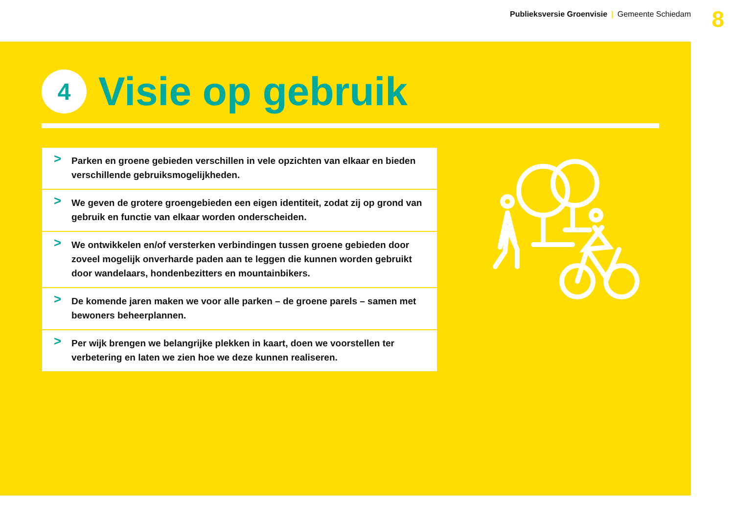Publieksversie Groenvisie | Gemeente Schiedam
8
4
Visie op gebruik
> Parken en groene gebieden verschillen in vele opzichten van elkaar en bieden verschillende gebruiksmogelijkheden.
> We geven de grotere groengebieden een eigen identiteit, zodat zij op grond van gebruik en functie van elkaar worden onderscheiden.
> We ontwikkelen en/of versterken verbindingen tussen groene gebieden door zoveel mogelijk onverharde paden aan te leggen die kunnen worden gebruikt door wandelaars, hondenbezitters en mountainbikers.
> De komende jaren maken we voor alle parken – de groene parels – samen met bewoners beheerplannen.
> Per wijk brengen we belangrijke plekken in kaart, doen we voorstellen ter verbetering en laten we zien hoe we deze kunnen realiseren.